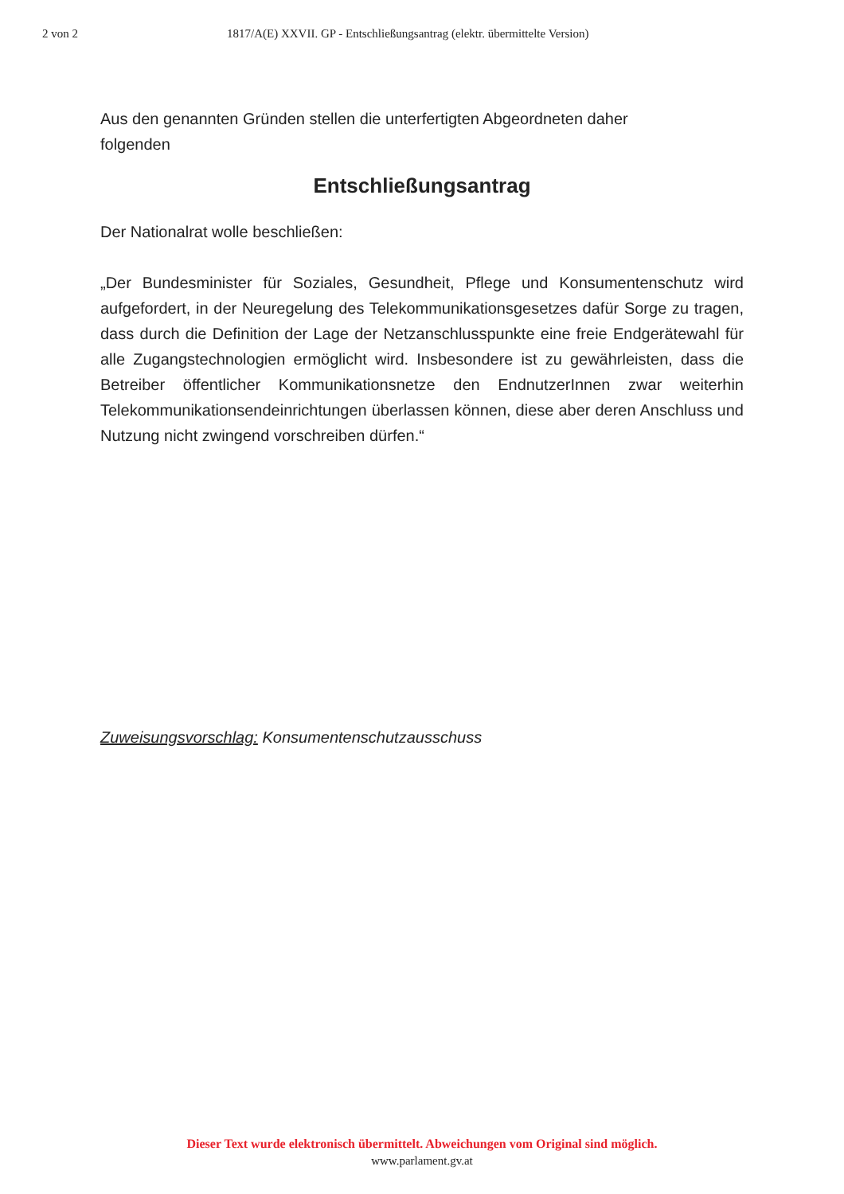2 von 2 1817/A(E) XXVII. GP - Entschließungsantrag (elektr. übermittelte Version)
Aus den genannten Gründen stellen die unterfertigten Abgeordneten daher
folgenden
Entschließungsantrag
Der Nationalrat wolle beschließen:
„Der Bundesminister für Soziales, Gesundheit, Pflege und Konsumentenschutz wird aufgefordert, in der Neuregelung des Telekommunikationsgesetzes dafür Sorge zu tragen, dass durch die Definition der Lage der Netzanschlusspunkte eine freie Endgerätewahl für alle Zugangstechnologien ermöglicht wird. Insbesondere ist zu gewährleisten, dass die Betreiber öffentlicher Kommunikationsnetze den EndnutzerInnen zwar weiterhin Telekommunikationsendeinrichtungen überlassen können, diese aber deren Anschluss und Nutzung nicht zwingend vorschreiben dürfen.“
Zuweisungsvorschlag: Konsumentenschutzausschuss
Dieser Text wurde elektronisch übermittelt. Abweichungen vom Original sind möglich.
www.parlament.gv.at